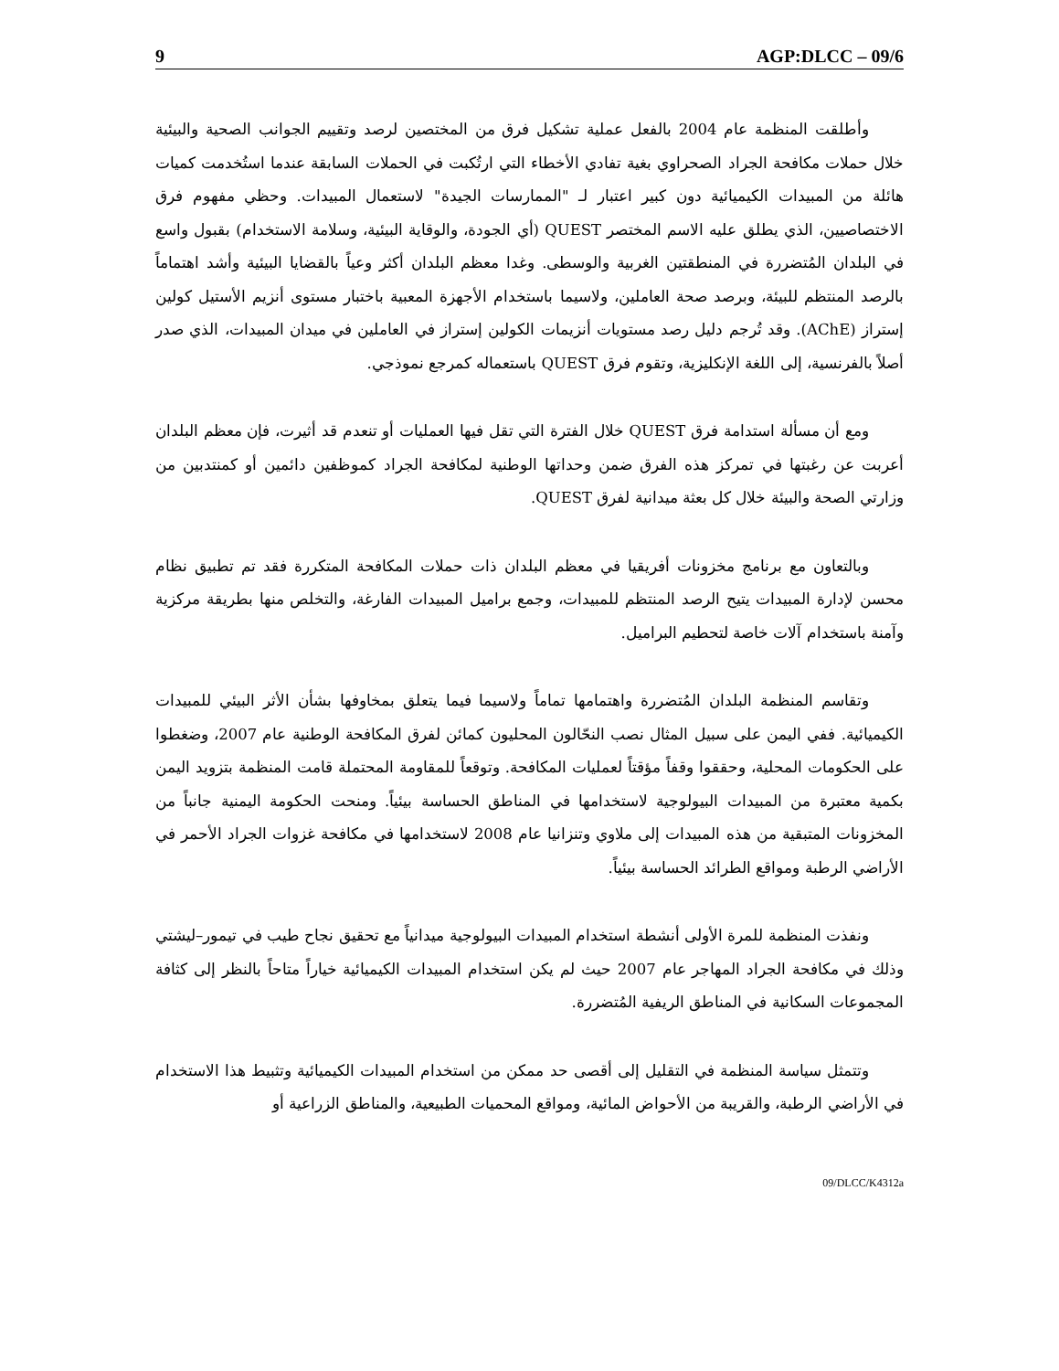9 AGP:DLCC – 09/6
وأطلقت المنظمة عام 2004 بالفعل عملية تشكيل فرق من المختصين لرصد وتقييم الجوانب الصحية والبيئية خلال حملات مكافحة الجراد الصحراوي بغية تفادي الأخطاء التي ارتُكبت في الحملات السابقة عندما استُخدمت كميات هائلة من المبيدات الكيميائية دون كبير اعتبار لـ "الممارسات الجيدة" لاستعمال المبيدات. وحظي مفهوم فرق الاختصاصيين، الذي يطلق عليه الاسم المختصر QUEST (أي الجودة، والوقاية البيئية، وسلامة الاستخدام) بقبول واسع في البلدان المُتضررة في المنطقتين الغربية والوسطى. وغدا معظم البلدان أكثر وعياً بالقضايا البيئية وأشد اهتماماً بالرصد المنتظم للبيئة، وبرصد صحة العاملين، ولاسيما باستخدام الأجهزة المعبية باختبار مستوى أنزيم الأستيل كولين إستراز (AChE). وقد تُرجم دليل رصد مستويات أنزيمات الكولين إستراز في العاملين في ميدان المبيدات، الذي صدر أصلاً بالفرنسية، إلى اللغة الإنكليزية، وتقوم فرق QUEST باستعماله كمرجع نموذجي.
ومع أن مسألة استدامة فرق QUEST خلال الفترة التي تقل فيها العمليات أو تنعدم قد أثيرت، فإن معظم البلدان أعربت عن رغبتها في تمركز هذه الفرق ضمن وحداتها الوطنية لمكافحة الجراد كموظفين دائمين أو كمنتدبين من وزارتي الصحة والبيئة خلال كل بعثة ميدانية لفرق QUEST.
وبالتعاون مع برنامج مخزونات أفريقيا في معظم البلدان ذات حملات المكافحة المتكررة فقد تم تطبيق نظام محسن لإدارة المبيدات يتيح الرصد المنتظم للمبيدات، وجمع براميل المبيدات الفارغة، والتخلص منها بطريقة مركزية وآمنة باستخدام آلات خاصة لتحطيم البراميل.
وتقاسم المنظمة البلدان المُتضررة واهتمامها تماماً ولاسيما فيما يتعلق بمخاوفها بشأن الأثر البيئي للمبيدات الكيميائية. ففي اليمن على سبيل المثال نصب النحّالون المحليون كمائن لفرق المكافحة الوطنية عام 2007، وضغطوا على الحكومات المحلية، وحققوا وقفاً مؤقتاً لعمليات المكافحة. وتوقعاً للمقاومة المحتملة قامت المنظمة بتزويد اليمن بكمية معتبرة من المبيدات البيولوجية لاستخدامها في المناطق الحساسة بيئياً. ومنحت الحكومة اليمنية جانباً من المخزونات المتبقية من هذه المبيدات إلى ملاوي وتنزانيا عام 2008 لاستخدامها في مكافحة غزوات الجراد الأحمر في الأراضي الرطبة ومواقع الطرائد الحساسة بيئياً.
ونفذت المنظمة للمرة الأولى أنشطة استخدام المبيدات البيولوجية ميدانياً مع تحقيق نجاح طيب في تيمور–ليشتي وذلك في مكافحة الجراد المهاجر عام 2007 حيث لم يكن استخدام المبيدات الكيميائية خياراً متاحاً بالنظر إلى كثافة المجموعات السكانية في المناطق الريفية المُتضررة.
وتتمثل سياسة المنظمة في التقليل إلى أقصى حد ممكن من استخدام المبيدات الكيميائية وتثبيط هذا الاستخدام في الأراضي الرطبة، والقريبة من الأحواض المائية، ومواقع المحميات الطبيعية، والمناطق الزراعية أو
09/DLCC/K4312a